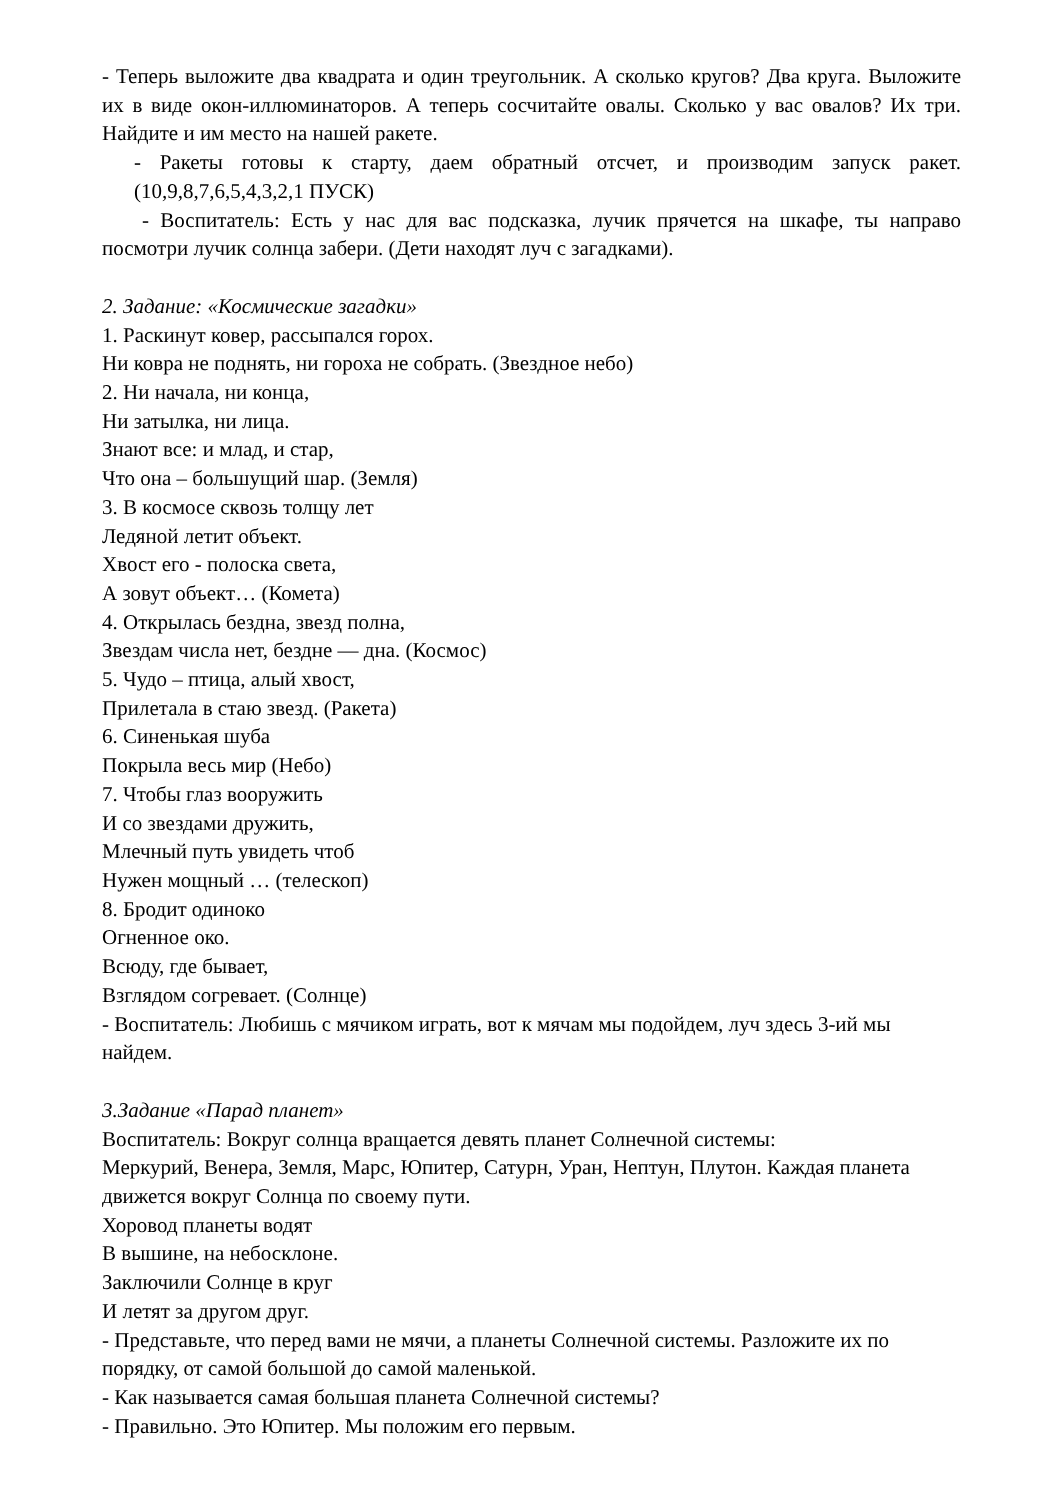- Теперь выложите два квадрата и один треугольник. А сколько кругов? Два круга. Выложите их в виде окон-иллюминаторов. А теперь сосчитайте овалы. Сколько у вас овалов? Их три. Найдите и им место на нашей ракете.
- Ракеты готовы к старту, даем обратный отсчет, и производим запуск ракет. (10,9,8,7,6,5,4,3,2,1 ПУСК)
- Воспитатель: Есть у нас для вас подсказка, лучик прячется на шкафе, ты направо посмотри лучик солнца забери. (Дети находят луч с загадками).
2. Задание: «Космические загадки»
1. Раскинут ковер, рассыпался горох.
Ни ковра не поднять, ни гороха не собрать. (Звездное небо)
2. Ни начала, ни конца,
Ни затылка, ни лица.
Знают все: и млад, и стар,
Что она – большущий шар. (Земля)
3. В космосе сквозь толщу лет
Ледяной летит объект.
Хвост его - полоска света,
А зовут объект… (Комета)
4. Открылась бездна, звезд полна,
Звездам числа нет, бездне — дна. (Космос)
5. Чудо – птица, алый хвост,
Прилетала в стаю звезд. (Ракета)
6. Синенькая шуба
Покрыла весь мир (Небо)
7. Чтобы глаз вооружить
И со звездами дружить,
Млечный путь увидеть чтоб
Нужен мощный … (телескоп)
8. Бродит одиноко
Огненное око.
Всюду, где бывает,
Взглядом согревает. (Солнце)
- Воспитатель: Любишь с мячиком играть, вот к мячам мы подойдем, луч здесь 3-ий мы найдем.
3.Задание «Парад планет»
Воспитатель: Вокруг солнца вращается девять планет Солнечной системы:
Меркурий, Венера, Земля, Марс, Юпитер, Сатурн, Уран, Нептун, Плутон. Каждая планета движется вокруг Солнца по своему пути.
Хоровод планеты водят
В вышине, на небосклоне.
Заключили Солнце в круг
И летят за другом друг.
- Представьте, что перед вами не мячи, а планеты Солнечной системы. Разложите их по порядку, от самой большой до самой маленькой.
- Как называется самая большая планета Солнечной системы?
- Правильно. Это Юпитер. Мы положим его первым.